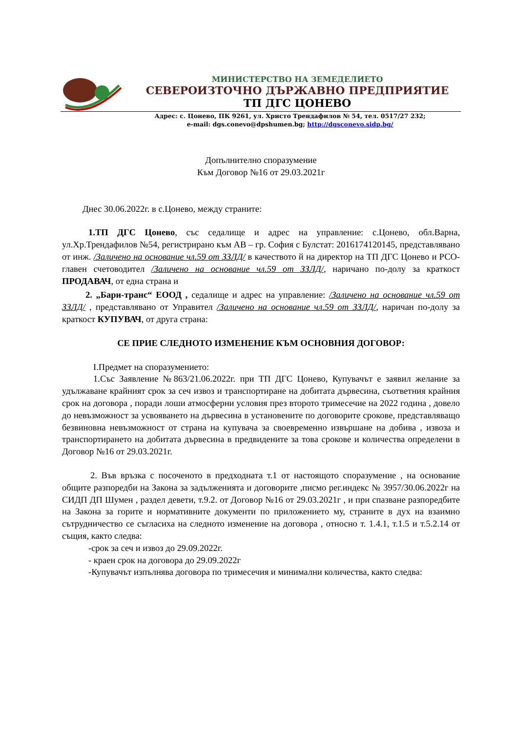МИНИСТЕРСТВО НА ЗЕМЕДЕЛИЕТО
СЕВЕРОИЗТОЧНО ДЪРЖАВНО ПРЕДПРИЯТИЕ
ТП ДГС ЦОНЕВО
Адрес: с. Цонево, ПК 9261, ул. Христо Трендафилов № 54, тел. 0517/27 232;
e-mail: dgs.conevo@dpshumen.bg; http://dgsconevo.sidp.bg/
Допълнително споразумение
Към Договор №16 от 29.03.2021г
Днес 30.06.2022г. в с.Цонево, между страните:
1.ТП ДГС Цонево, със седалище и адрес на управление: с.Цонево, обл.Варна, ул.Хр.Трендафилов №54, регистрирано към АВ – гр. София с Булстат: 2016174120145, представлявано от инж. /Заличено на основание чл.59 от ЗЗЛД/ в качеството й на директор на ТП ДГС Цонево и РСО-главен счетоводител /Заличено на основание чл.59 от ЗЗЛД/, наричано по-долу за краткост ПРОДАВАЧ, от една страна и
2. „Бари-транс“ ЕООД , седалище и адрес на управление: /Заличено на основание чл.59 от ЗЗЛД/ , представлявано от Управител /Заличено на основание чл.59 от ЗЗЛД/, наричан по-долу за краткост КУПУВАЧ, от друга страна:
СЕ ПРИЕ СЛЕДНОТО ИЗМЕНЕНИЕ КЪМ ОСНОВНИЯ ДОГОВОР:
I.Предмет на споразумението:
1.Със Заявление №863/21.06.2022г. при ТП ДГС Цонево, Купувачът е заявил желание за удължаване крайният срок за сеч извоз и транспортиране на добитата дървесина, съответния крайния срок на договора , поради лоши атмосферни условия през второто тримесечие на 2022 година , довело до невъзможност за усвояването на дървесина в установените по договорите срокове, представляващо безвиновна невъзможност от страна на купувача за своевременно извършане на добива , извоза и транспортирането на добитата дървесина в предвидените за това срокове и количества определени в Договор №16 от 29.03.2021г.
2. Във връзка с посоченото в предходната т.1 от настоящото споразумение , на основание общите разпоредби на Закона за задълженията и договорите ,писмо рег.индекс № 3957/30.06.2022г на СИДП ДП Шумен , раздел девети, т.9.2. от Договор №16 от 29.03.2021г , и при спазване разпоредбите на Закона за горите и нормативните документи по приложението му, страните в дух на взаимно сътрудничество се съгласиха на следното изменение на договора , относно т. 1.4.1, т.1.5 и т.5.2.14 от същия, както следва:
-срок за сеч и извоз до 29.09.2022г.
- краен срок на договора до 29.09.2022г
-Купувачът изпълнява договора по тримесечия и минимални количества, както следва: